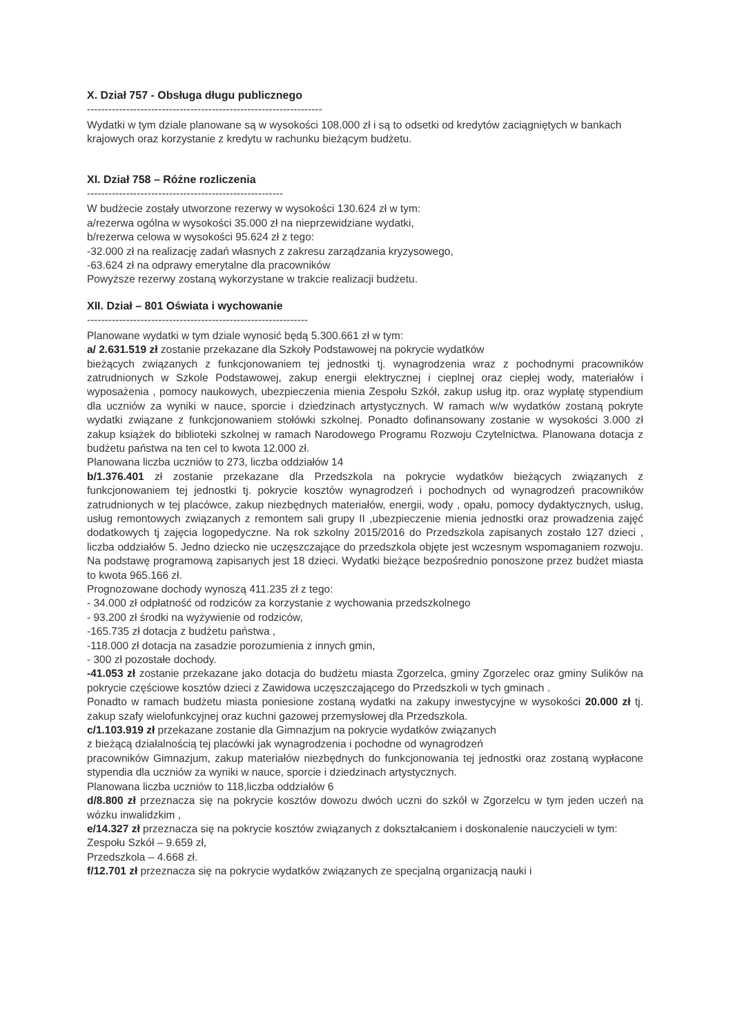X. Dział 757 - Obsługa długu publicznego
------------------------------------------------------------------
Wydatki w tym dziale planowane są w wysokości 108.000 zł i są to odsetki od kredytów zaciągniętych w bankach krajowych oraz korzystanie z kredytu w rachunku bieżącym budżetu.
XI. Dział 758 – Różne rozliczenia
-------------------------------------------------------
W budżecie zostały utworzone rezerwy w wysokości 130.624 zł w tym:
a/rezerwa ogólna w wysokości 35.000 zł na nieprzewidziane wydatki,
b/rezerwa celowa w wysokości 95.624 zł z tego:
-32.000 zł na realizację zadań własnych z zakresu zarządzania kryzysowego,
-63.624 zł na odprawy emerytalne dla pracowników
Powyższe rezerwy zostaną wykorzystane w trakcie realizacji budżetu.
XII. Dział – 801 Oświata i wychowanie
--------------------------------------------------------------
Planowane wydatki w tym dziale wynosić będą 5.300.661 zł w tym:
a/ 2.631.519 zł zostanie przekazane dla Szkoły Podstawowej na pokrycie wydatków
bieżących związanych z funkcjonowaniem tej jednostki tj. wynagrodzenia wraz z pochodnymi pracowników zatrudnionych w Szkole Podstawowej, zakup energii elektrycznej i cieplnej oraz ciepłej wody, materiałów i wyposażenia , pomocy naukowych, ubezpieczenia mienia Zespołu Szkół, zakup usług itp. oraz wypłatę stypendium dla uczniów za wyniki w nauce, sporcie i dziedzinach artystycznych. W ramach w/w wydatków zostaną pokryte wydatki związane z funkcjonowaniem stołówki szkolnej. Ponadto dofinansowany zostanie w wysokości 3.000 zł zakup książek do biblioteki szkolnej w ramach Narodowego Programu Rozwoju Czytelnictwa. Planowana dotacja z budżetu państwa na ten cel to kwota 12.000 zł.
Planowana liczba uczniów to 273, liczba oddziałów 14
b/1.376.401 zł zostanie przekazane dla Przedszkola na pokrycie wydatków bieżących związanych z funkcjonowaniem tej jednostki tj. pokrycie kosztów wynagrodzeń i pochodnych od wynagrodzeń pracowników zatrudnionych w tej placówce, zakup niezbędnych materiałów, energii, wody , opału, pomocy dydaktycznych, usług, usług remontowych związanych z remontem sali grupy II ,ubezpieczenie mienia jednostki oraz prowadzenia zajęć dodatkowych tj zajęcia logopedyczne. Na rok szkolny 2015/2016 do Przedszkola zapisanych zostało 127 dzieci , liczba oddziałów 5. Jedno dziecko nie uczęszczające do przedszkola objęte jest wczesnym wspomaganiem rozwoju. Na podstawę programową zapisanych jest 18 dzieci. Wydatki bieżące bezpośrednio ponoszone przez budżet miasta to kwota 965.166 zł.
Prognozowane dochody wynoszą 411.235 zł z tego:
- 34.000 zł odpłatność od rodziców za korzystanie z wychowania przedszkolnego
- 93.200 zł środki na wyżywienie od rodziców,
-165.735 zł dotacja z budżetu państwa ,
-118.000 zł dotacja na zasadzie porozumienia z innych gmin,
- 300 zł pozostałe dochody.
-41.053 zł zostanie przekazane jako dotacja do budżetu miasta Zgorzelca, gminy Zgorzelec oraz gminy Sulików na pokrycie częściowe kosztów dzieci z Zawidowa uczęszczającego do Przedszkoli w tych gminach .
Ponadto w ramach budżetu miasta poniesione zostaną wydatki na zakupy inwestycyjne w wysokości 20.000 zł tj. zakup szafy wielofunkcyjnej oraz kuchni gazowej przemysłowej dla Przedszkola.
c/1.103.919 zł przekazane zostanie dla Gimnazjum na pokrycie wydatków związanych
z bieżącą działalnością tej placówki jak wynagrodzenia i pochodne od wynagrodzeń
pracowników Gimnazjum, zakup materiałów niezbędnych do funkcjonowania tej jednostki oraz zostaną wypłacone stypendia dla uczniów za wyniki w nauce, sporcie i dziedzinach artystycznych.
Planowana liczba uczniów to 118,liczba oddziałów 6
d/8.800 zł przeznacza się na pokrycie kosztów dowozu dwóch uczni do szkół w Zgorzelcu w tym jeden uczeń na wózku inwalidzkim ,
e/14.327 zł przeznacza się na pokrycie kosztów związanych z dokształcaniem i doskonalenie nauczycieli w tym:
Zespołu Szkół – 9.659 zł,
Przedszkola – 4.668 zł.
f/12.701 zł przeznacza się na pokrycie wydatków związanych ze specjalną organizacją nauki i